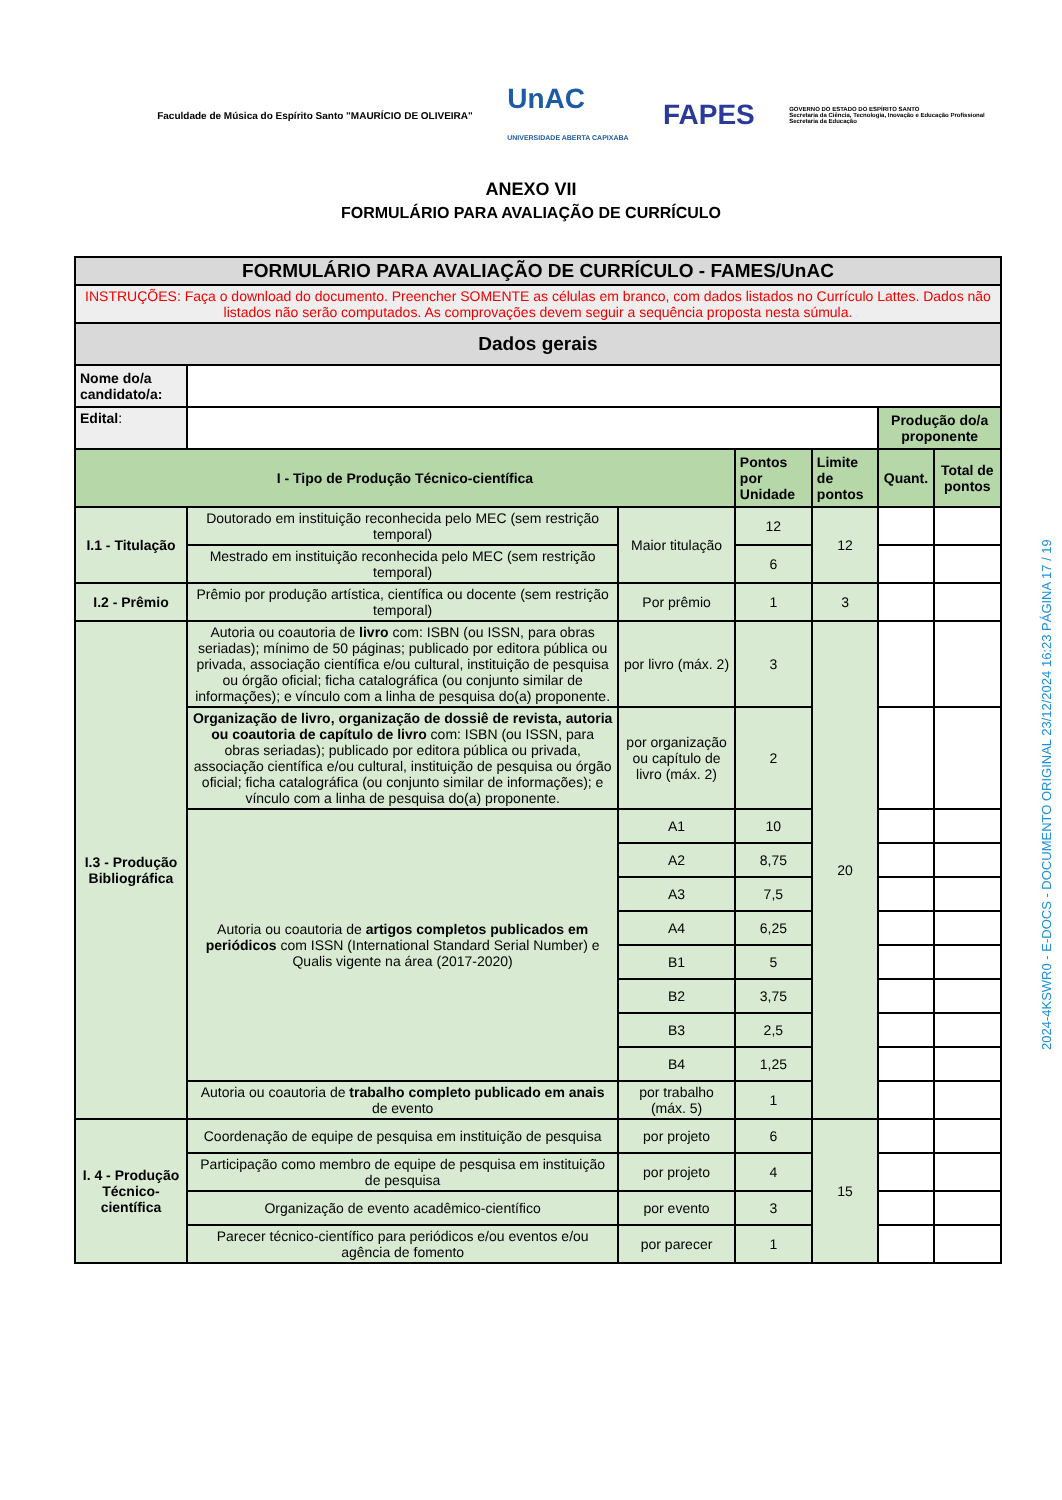Faculdade de Música do Espírito Santo "MAURÍCIO DE OLIVEIRA"
UnAC
UNIVERSIDADE ABERTA CAPIXABA
FAPES
GOVERNO DO ESTADO DO ESPÍRITO SANTO
Secretaria da Ciência, Tecnologia, Inovação e Educação Profissional
Secretaria da Educação
ANEXO VII
FORMULÁRIO PARA AVALIAÇÃO DE CURRÍCULO
| FORMULÁRIO PARA AVALIAÇÃO DE CURRÍCULO - FAMES/UnAC | | | | | | |
| --- | --- | --- | --- | --- | --- | --- |
| INSTRUÇÕES: Faça o download do documento. Preencher SOMENTE as células em branco, com dados listados no Currículo Lattes. Dados não listados não serão computados. As comprovações devem seguir a sequência proposta nesta súmula. | | | | | | |
| Dados gerais | | | | | | |
| Nome do/a candidato/a: | | | | | | |
| Edital : | | | | | Produção do/a proponente | |
| I - Tipo de Produção Técnico-científica | | | Pontos por Unidade | Limite de pontos | Quant. | Total de pontos |
| I.1 - Titulação | Doutorado em instituição reconhecida pelo MEC (sem restrição temporal) | Maior titulação | 12 | 12 | | |
| | Mestrado em instituição reconhecida pelo MEC (sem restrição temporal) | | 6 | | | |
| I.2 - Prêmio | Prêmio por produção artística, científica ou docente (sem restrição temporal) | Por prêmio | 1 | 3 | | |
| I.3 - Produção Bibliográfica | Autoria ou coautoria de livro com: ISBN (ou ISSN, para obras seriadas); mínimo de 50 páginas; publicado por editora pública ou privada, associação científica e/ou cultural, instituição de pesquisa ou órgão oficial; ficha catalográfica (ou conjunto similar de informações); e vínculo com a linha de pesquisa do(a) proponente. | por livro (máx. 2) | 3 | 20 | | |
| | Organização de livro, organização de dossiê de revista, autoria ou coautoria de capítulo de livro com: ISBN (ou ISSN, para obras seriadas); publicado por editora pública ou privada, associação científica e/ou cultural, instituição de pesquisa ou órgão oficial; ficha catalográfica (ou conjunto similar de informações); e vínculo com a linha de pesquisa do(a) proponente. | por organização ou capítulo de livro (máx. 2) | 2 | | | |
| | Autoria ou coautoria de artigos completos publicados em periódicos com ISSN (International Standard Serial Number) e Qualis vigente na área (2017-2020) | A1 | 10 | | | |
| | | A2 | 8,75 | | | |
| | | A3 | 7,5 | | | |
| | | A4 | 6,25 | | | |
| | | B1 | 5 | | | |
| | | B2 | 3,75 | | | |
| | | B3 | 2,5 | | | |
| | | B4 | 1,25 | | | |
| | Autoria ou coautoria de trabalho completo publicado em anais de evento | por trabalho (máx. 5) | 1 | | | |
| I. 4 - Produção Técnico-científica | Coordenação de equipe de pesquisa em instituição de pesquisa | por projeto | 6 | 15 | | |
| | Participação como membro de equipe de pesquisa em instituição de pesquisa | por projeto | 4 | | | |
| | Organização de evento acadêmico-científico | por evento | 3 | | | |
| | Parecer técnico-científico para periódicos e/ou eventos e/ou agência de fomento | por parecer | 1 | | | |
2024-4KSWR0 - E-DOCS - DOCUMENTO ORIGINAL 23/12/2024 16:23 PÁGINA 17 / 19